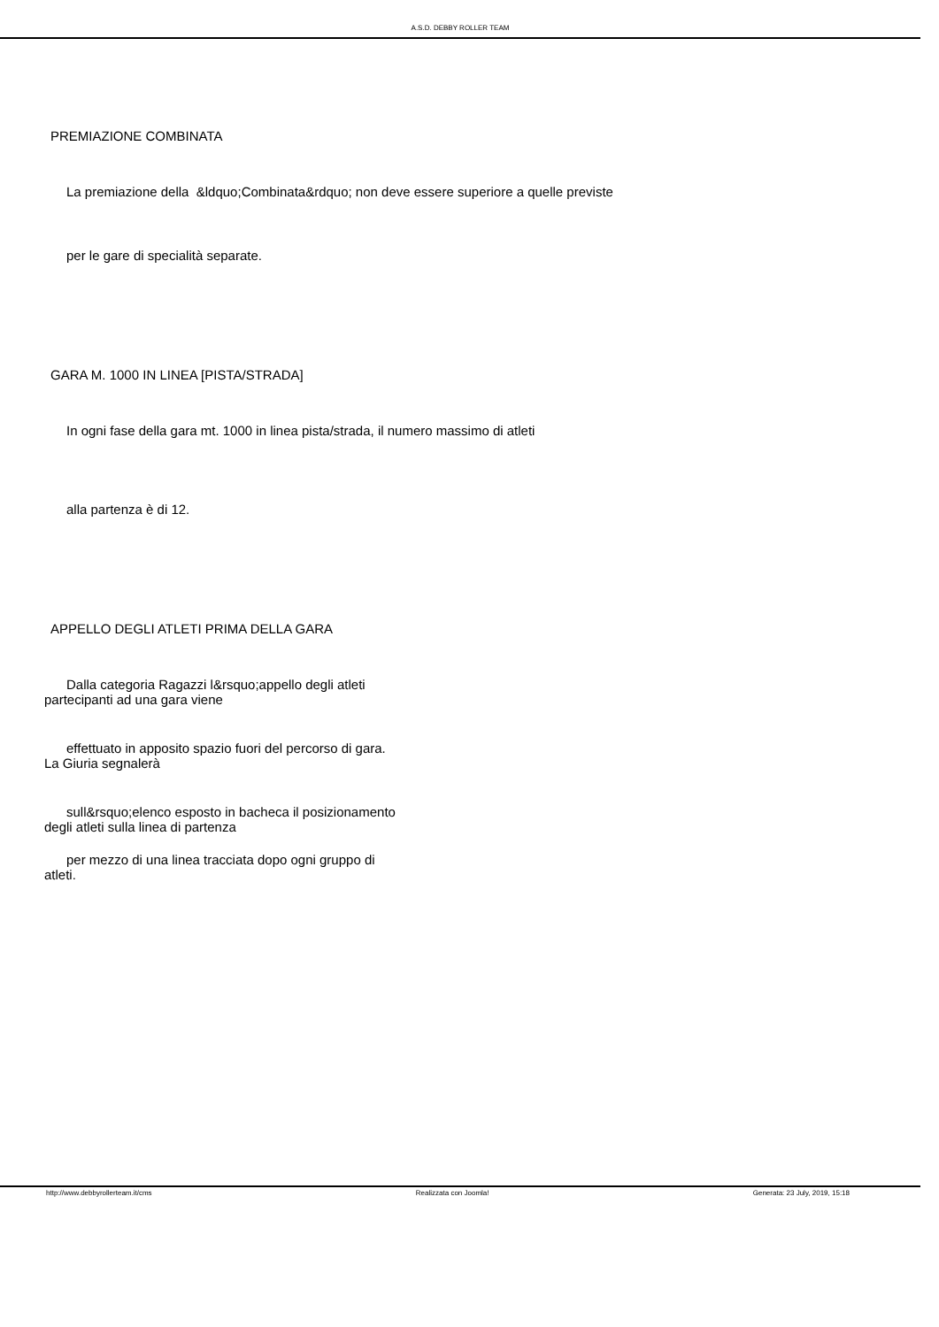A.S.D. DEBBY ROLLER TEAM
PREMIAZIONE COMBINATA
La premiazione della &ldquo;Combinata&rdquo; non deve essere superiore a quelle previste
per le gare di specialità separate.
GARA M. 1000 IN LINEA [PISTA/STRADA]
In ogni fase della gara mt. 1000 in linea pista/strada, il numero massimo di atleti
alla partenza è di 12.
APPELLO DEGLI ATLETI PRIMA DELLA GARA
Dalla categoria Ragazzi l&rsquo;appello degli atleti partecipanti ad una gara viene
effettuato in apposito spazio fuori del percorso di gara. La Giuria segnalerà
sull&rsquo;elenco esposto in bacheca il posizionamento degli atleti sulla linea di partenza
per mezzo di una linea tracciata dopo ogni gruppo di atleti.
http://www.debbyrollerteam.it/cms Realizzata con Joomla! Generata: 23 July, 2019, 15:18